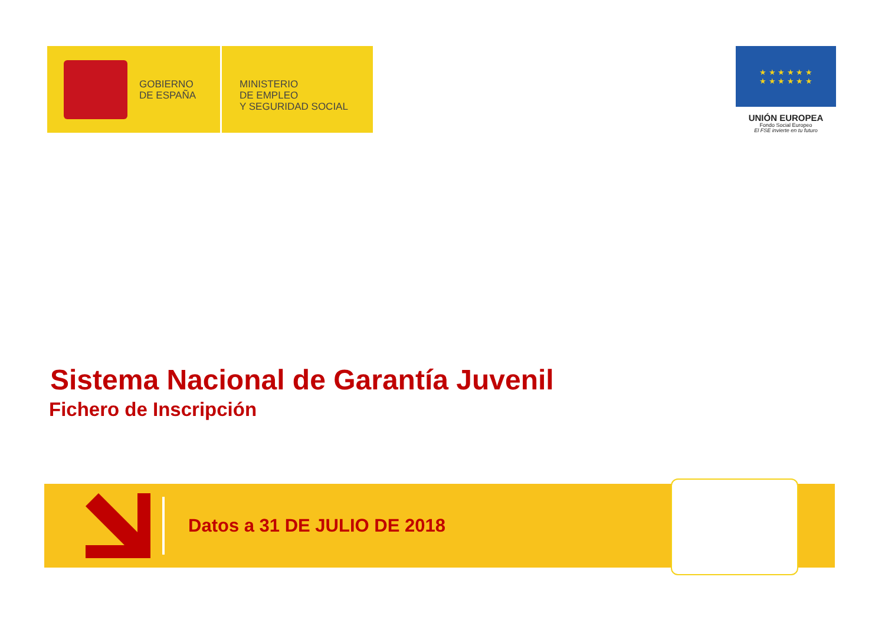GOBIERNO
DE ESPAÑA
MINISTERIO
DE EMPLEO
Y SEGURIDAD SOCIAL
★ ★ ★ ★ ★ ★
★ ★ ★ ★ ★ ★
UNIÓN EUROPEA
Fondo Social Europeo
El FSE invierte en tu futuro
Sistema Nacional de Garantía Juvenil
Fichero de Inscripción
Datos a 31 DE JULIO DE 2018